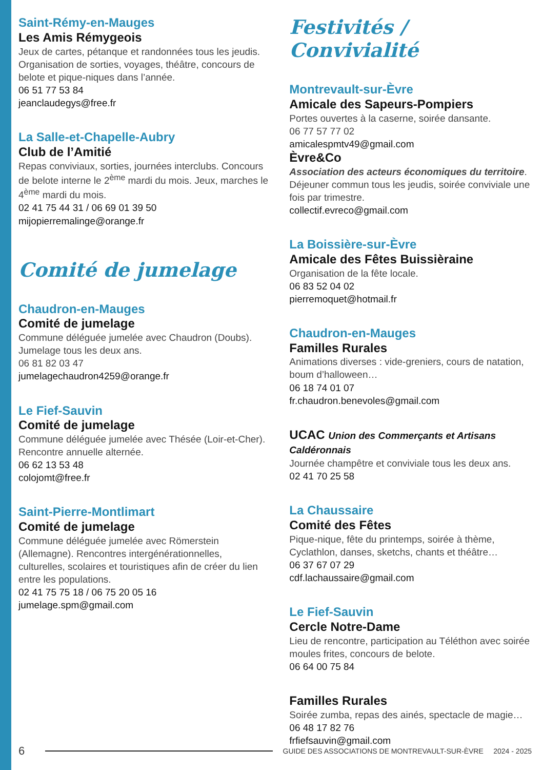Saint-Rémy-en-Mauges
Les Amis Rémygeois
Jeux de cartes, pétanque et randonnées tous les jeudis. Organisation de sorties, voyages, théâtre, concours de belote et pique-niques dans l’année.
06 51 77 53 84
jeanclaudegys@free.fr
La Salle-et-Chapelle-Aubry
Club de l’Amitié
Repas conviviaux, sorties, journées interclubs. Concours de belote interne le 2<sup>ème</sup> mardi du mois. Jeux, marches le 4<sup>ème</sup> mardi du mois.
02 41 75 44 31 / 06 69 01 39 50
mijopierremalinge@orange.fr
Comité de jumelage
Chaudron-en-Mauges
Comité de jumelage
Commune déléguée jumelée avec Chaudron (Doubs). Jumelage tous les deux ans.
06 81 82 03 47
jumelagechaudron4259@orange.fr
Le Fief-Sauvin
Comité de jumelage
Commune déléguée jumelée avec Thésée (Loir-et-Cher). Rencontre annuelle alternée.
06 62 13 53 48
colojomt@free.fr
Saint-Pierre-Montlimart
Comité de jumelage
Commune déléguée jumelée avec Römerstein (Allemagne). Rencontres intergénérationnelles, culturelles, scolaires et touristiques afin de créer du lien entre les populations.
02 41 75 75 18 / 06 75 20 05 16
jumelage.spm@gmail.com
Festivités / Convivialité
Montrevault-sur-Èvre
Amicale des Sapeurs-Pompiers
Portes ouvertes à la caserne, soirée dansante.
06 77 57 77 02
amicalespmtv49@gmail.com
Èvre&Co
Association des acteurs économiques du territoire.
Déjeuner commun tous les jeudis, soirée conviviale une fois par trimestre.
collectif.evreco@gmail.com
La Boissière-sur-Èvre
Amicale des Fêtes Buissièraine
Organisation de la fête locale.
06 83 52 04 02
pierremoquet@hotmail.fr
Chaudron-en-Mauges
Familles Rurales
Animations diverses : vide-greniers, cours de natation, boum d’halloween…
06 18 74 01 07
fr.chaudron.benevoles@gmail.com
UCAC Union des Commerçants et Artisans Caldéronnais
Journée champêtre et conviviale tous les deux ans.
02 41 70 25 58
La Chaussaire
Comité des Fêtes
Pique-nique, fête du printemps, soirée à thème, Cyclathlon, danses, sketchs, chants et théâtre…
06 37 67 07 29
cdf.lachaussaire@gmail.com
Le Fief-Sauvin
Cercle Notre-Dame
Lieu de rencontre, participation au Téléthon avec soirée moules frites, concours de belote.
06 64 00 75 84
Familles Rurales
Soirée zumba, repas des ainés, spectacle de magie…
06 48 17 82 76
frfiefsauvin@gmail.com
6 GUIDE DES ASSOCIATIONS DE MONTREVAULT-SUR-ÈVRE 2024 - 2025